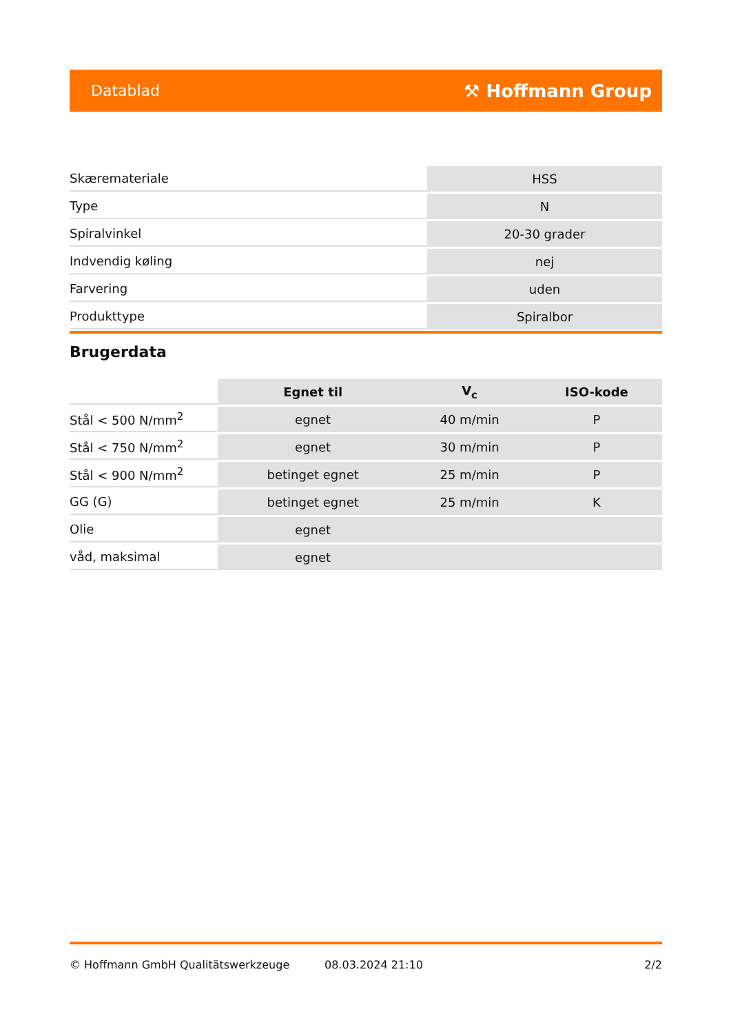Datablad ⚒ Hoffmann Group
| Skærematerialе | HSS |
| Type | N |
| Spiralvinkel | 20-30 grader |
| Indvendig køling | nej |
| Farvering | uden |
| Produkttype | Spiralbor |
Brugerdata
| | Egnet til | V<sub>c</sub> | ISO-kode |
| --- | --- | --- | --- |
| Stål < 500 N/mm<sup>2</sup> | egnet | 40 m/min | P |
| Stål < 750 N/mm<sup>2</sup> | egnet | 30 m/min | P |
| Stål < 900 N/mm<sup>2</sup> | betinget egnet | 25 m/min | P |
| GG (G) | betinget egnet | 25 m/min | K |
| Olie | egnet | | |
| våd, maksimal | egnet | | |
© Hoffmann GmbH Qualitätswerkzeuge 08.03.2024 21:10 2/2